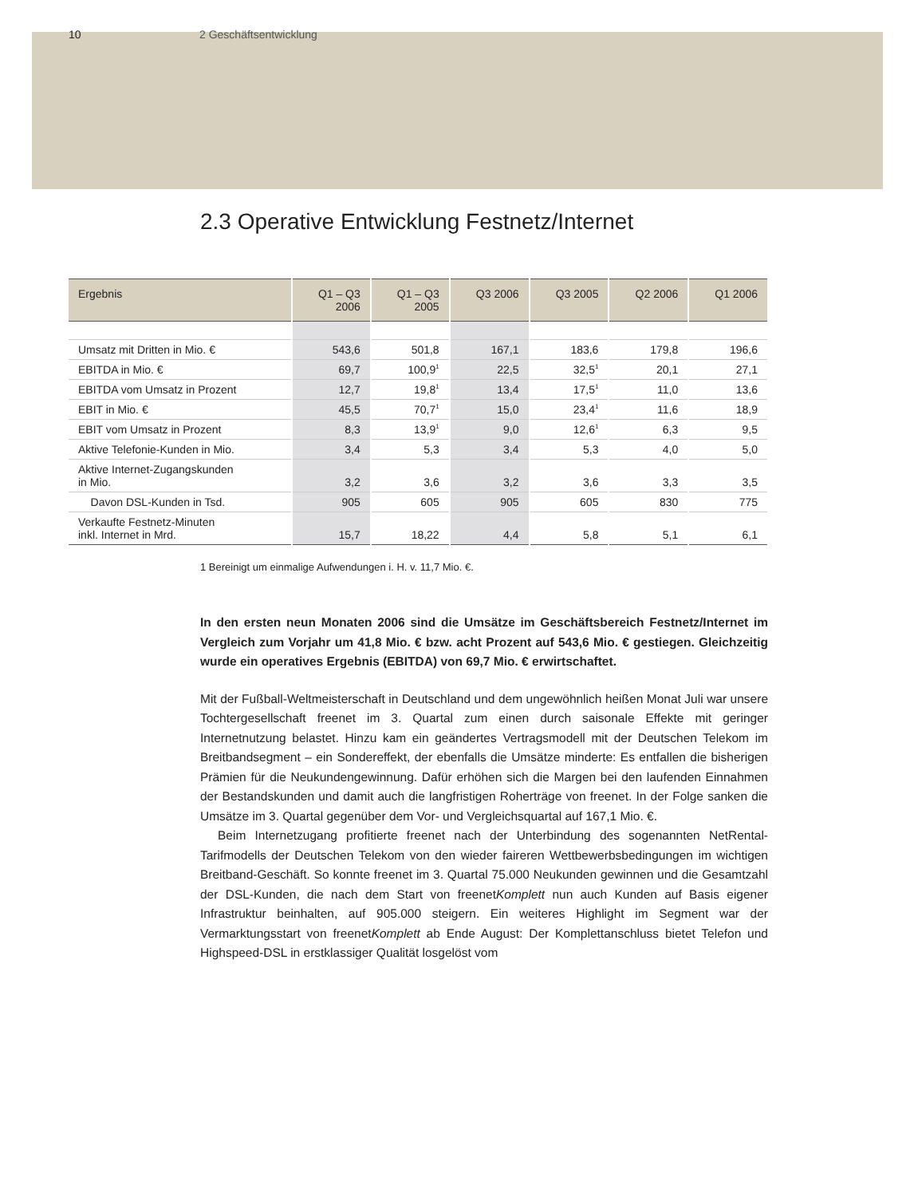10 2 Geschäftsentwicklung
2.3 Operative Entwicklung Festnetz/Internet
| Ergebnis | Q1 – Q3 2006 | Q1 – Q3 2005 | Q3 2006 | Q3 2005 | Q2 2006 | Q1 2006 |
| --- | --- | --- | --- | --- | --- | --- |
| Umsatz mit Dritten in Mio. € | 543,6 | 501,8 | 167,1 | 183,6 | 179,8 | 196,6 |
| EBITDA in Mio. € | 69,7 | 100,9<sup>1</sup> | 22,5 | 32,5<sup>1</sup> | 20,1 | 27,1 |
| EBITDA vom Umsatz in Prozent | 12,7 | 19,8<sup>1</sup> | 13,4 | 17,5<sup>1</sup> | 11,0 | 13,6 |
| EBIT in Mio. € | 45,5 | 70,7<sup>1</sup> | 15,0 | 23,4<sup>1</sup> | 11,6 | 18,9 |
| EBIT vom Umsatz in Prozent | 8,3 | 13,9<sup>1</sup> | 9,0 | 12,6<sup>1</sup> | 6,3 | 9,5 |
| Aktive Telefonie-Kunden in Mio. | 3,4 | 5,3 | 3,4 | 5,3 | 4,0 | 5,0 |
| Aktive Internet-Zugangskunden in Mio. | 3,2 | 3,6 | 3,2 | 3,6 | 3,3 | 3,5 |
| Davon DSL-Kunden in Tsd. | 905 | 605 | 905 | 605 | 830 | 775 |
| Verkaufte Festnetz-Minuten inkl. Internet in Mrd. | 15,7 | 18,22 | 4,4 | 5,8 | 5,1 | 6,1 |
1 Bereinigt um einmalige Aufwendungen i. H. v. 11,7 Mio. €.
In den ersten neun Monaten 2006 sind die Umsätze im Geschäftsbereich Festnetz/Internet im Vergleich zum Vorjahr um 41,8 Mio. € bzw. acht Prozent auf 543,6 Mio. € gestiegen. Gleichzeitig wurde ein operatives Ergebnis (EBITDA) von 69,7 Mio. € erwirtschaftet.
Mit der Fußball-Weltmeisterschaft in Deutschland und dem ungewöhnlich heißen Monat Juli war unsere Tochtergesellschaft freenet im 3. Quartal zum einen durch saisonale Effekte mit geringer Internetnutzung belastet. Hinzu kam ein geändertes Vertragsmodell mit der Deutschen Telekom im Breitbandsegment – ein Sondereffekt, der ebenfalls die Umsätze minderte: Es entfallen die bisherigen Prämien für die Neukundengewinnung. Dafür erhöhen sich die Margen bei den laufenden Einnahmen der Bestandskunden und damit auch die langfristigen Roherträge von freenet. In der Folge sanken die Umsätze im 3. Quartal gegenüber dem Vor- und Vergleichsquartal auf 167,1 Mio. €.
Beim Internetzugang profitierte freenet nach der Unterbindung des sogenannten NetRental-Tarifmodells der Deutschen Telekom von den wieder faireren Wettbewerbsbedingungen im wichtigen Breitband-Geschäft. So konnte freenet im 3. Quartal 75.000 Neukunden gewinnen und die Gesamtzahl der DSL-Kunden, die nach dem Start von freenetKomplett nun auch Kunden auf Basis eigener Infrastruktur beinhalten, auf 905.000 steigern. Ein weiteres Highlight im Segment war der Vermarktungsstart von freenetKomplett ab Ende August: Der Komplettanschluss bietet Telefon und Highspeed-DSL in erstklassiger Qualität losgelöst vom